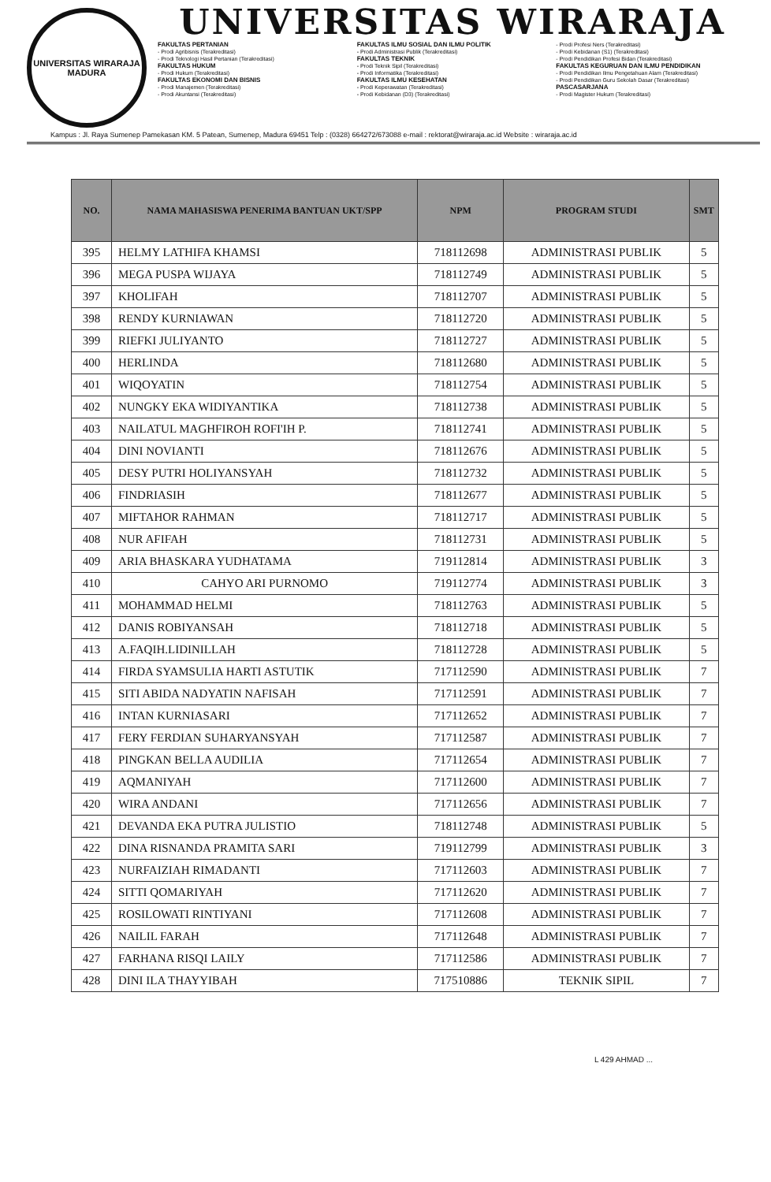UNIVERSITAS WIRARAJA
MADURA
UNIVERSITAS WIRARAJA
FAKULTAS PERTANIAN
- Prodi Agribisnis (Terakreditasi)
- Prodi Teknologi Hasil Pertanian (Terakreditasi)
FAKULTAS HUKUM
- Prodi Hukum (Terakreditasi)
FAKULTAS EKONOMI DAN BISNIS
- Prodi Manajemen (Terakreditasi)
- Prodi Akuntansi (Terakreditasi)
FAKULTAS ILMU SOSIAL DAN ILMU POLITIK
- Prodi Administrasi Publik (Terakreditasi)
FAKULTAS TEKNIK
- Prodi Teknik Sipil (Terakreditasi)
- Prodi Informatika (Terakreditasi)
FAKULTAS ILMU KESEHATAN
- Prodi Keperawatan (Terakreditasi)
- Prodi Kebidanan (D3) (Terakreditasi)
- Prodi Profesi Ners (Terakreditasi)
- Prodi Kebidanan (S1) (Terakreditasi)
- Prodi Pendidikan Profesi Bidan (Terakreditasi)
FAKULTAS KEGURUAN DAN ILMU PENDIDIKAN
- Prodi Pendidikan Ilmu Pengetahuan Alam (Terakreditasi)
- Prodi Pendidikan Guru Sekolah Dasar (Terakreditasi)
PASCASARJANA
- Prodi Magister Hukum (Terakreditasi)
Kampus : Jl. Raya Sumenep Pamekasan KM. 5 Patean, Sumenep, Madura 69451 Telp : (0328) 664272/673088 e-mail : rektorat@wiraraja.ac.id Website : wiraraja.ac.id
| NO. | NAMA MAHASISWA PENERIMA BANTUAN UKT/SPP | NPM | PROGRAM STUDI | SMT |
| --- | --- | --- | --- | --- |
| 395 | HELMY LATHIFA KHAMSI | 718112698 | ADMINISTRASI PUBLIK | 5 |
| 396 | MEGA PUSPA WIJAYA | 718112749 | ADMINISTRASI PUBLIK | 5 |
| 397 | KHOLIFAH | 718112707 | ADMINISTRASI PUBLIK | 5 |
| 398 | RENDY KURNIAWAN | 718112720 | ADMINISTRASI PUBLIK | 5 |
| 399 | RIEFKI JULIYANTO | 718112727 | ADMINISTRASI PUBLIK | 5 |
| 400 | HERLINDA | 718112680 | ADMINISTRASI PUBLIK | 5 |
| 401 | WIQOYATIN | 718112754 | ADMINISTRASI PUBLIK | 5 |
| 402 | NUNGKY EKA WIDIYANTIKA | 718112738 | ADMINISTRASI PUBLIK | 5 |
| 403 | NAILATUL MAGHFIROH ROFI'IH P. | 718112741 | ADMINISTRASI PUBLIK | 5 |
| 404 | DINI NOVIANTI | 718112676 | ADMINISTRASI PUBLIK | 5 |
| 405 | DESY PUTRI HOLIYANSYAH | 718112732 | ADMINISTRASI PUBLIK | 5 |
| 406 | FINDRIASIH | 718112677 | ADMINISTRASI PUBLIK | 5 |
| 407 | MIFTAHOR RAHMAN | 718112717 | ADMINISTRASI PUBLIK | 5 |
| 408 | NUR AFIFAH | 718112731 | ADMINISTRASI PUBLIK | 5 |
| 409 | ARIA BHASKARA YUDHATAMA | 719112814 | ADMINISTRASI PUBLIK | 3 |
| 410 | CAHYO ARI PURNOMO | 719112774 | ADMINISTRASI PUBLIK | 3 |
| 411 | MOHAMMAD HELMI | 718112763 | ADMINISTRASI PUBLIK | 5 |
| 412 | DANIS ROBIYANSAH | 718112718 | ADMINISTRASI PUBLIK | 5 |
| 413 | A.FAQIH.LIDINILLAH | 718112728 | ADMINISTRASI PUBLIK | 5 |
| 414 | FIRDA SYAMSULIA HARTI ASTUTIK | 717112590 | ADMINISTRASI PUBLIK | 7 |
| 415 | SITI ABIDA NADYATIN NAFISAH | 717112591 | ADMINISTRASI PUBLIK | 7 |
| 416 | INTAN KURNIASARI | 717112652 | ADMINISTRASI PUBLIK | 7 |
| 417 | FERY FERDIAN SUHARYANSYAH | 717112587 | ADMINISTRASI PUBLIK | 7 |
| 418 | PINGKAN BELLA AUDILIA | 717112654 | ADMINISTRASI PUBLIK | 7 |
| 419 | AQMANIYAH | 717112600 | ADMINISTRASI PUBLIK | 7 |
| 420 | WIRA ANDANI | 717112656 | ADMINISTRASI PUBLIK | 7 |
| 421 | DEVANDA EKA PUTRA JULISTIO | 718112748 | ADMINISTRASI PUBLIK | 5 |
| 422 | DINA RISNANDA PRAMITA SARI | 719112799 | ADMINISTRASI PUBLIK | 3 |
| 423 | NURFAIZIAH RIMADANTI | 717112603 | ADMINISTRASI PUBLIK | 7 |
| 424 | SITTI QOMARIYAH | 717112620 | ADMINISTRASI PUBLIK | 7 |
| 425 | ROSILOWATI RINTIYANI | 717112608 | ADMINISTRASI PUBLIK | 7 |
| 426 | NAILIL FARAH | 717112648 | ADMINISTRASI PUBLIK | 7 |
| 427 | FARHANA RISQI LAILY | 717112586 | ADMINISTRASI PUBLIK | 7 |
| 428 | DINI ILA THAYYIBAH | 717510886 | TEKNIK SIPIL | 7 |
L 429 AHMAD ...